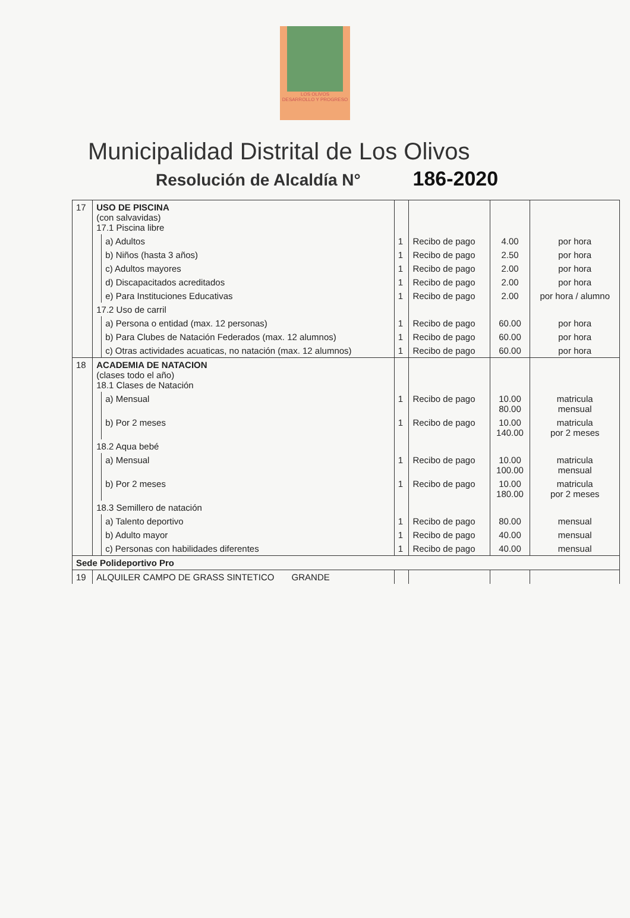LOS OLIVOS
DESARROLLO Y PROGRESO
Municipalidad Distrital de Los Olivos
Resolución de Alcaldía N° 186-2020
| 17 | USO DE PISCINA (con salvavidas) 17.1 Piscina libre | | | | | |
| | | a) Adultos | 1 | Recibo de pago | 4.00 | por hora |
| | | b) Niños (hasta 3 años) | 1 | Recibo de pago | 2.50 | por hora |
| | | c) Adultos mayores | 1 | Recibo de pago | 2.00 | por hora |
| | | d) Discapacitados acreditados | 1 | Recibo de pago | 2.00 | por hora |
| | | e) Para Instituciones Educativas | 1 | Recibo de pago | 2.00 | por hora / alumno |
| | 17.2 Uso de carril | | | | | |
| | | a) Persona o entidad (max. 12 personas) | 1 | Recibo de pago | 60.00 | por hora |
| | | b) Para Clubes de Natación Federados (max. 12 alumnos) | 1 | Recibo de pago | 60.00 | por hora |
| | | c) Otras actividades acuaticas, no natación (max. 12 alumnos) | 1 | Recibo de pago | 60.00 | por hora |
| 18 | ACADEMIA DE NATACION (clases todo el año) 18.1 Clases de Natación | | | | | |
| | | a) Mensual | 1 | Recibo de pago | 10.00 80.00 | matricula mensual |
| | | b) Por 2 meses | 1 | Recibo de pago | 10.00 140.00 | matricula por 2 meses |
| | 18.2 Aqua bebé | | | | | |
| | | a) Mensual | 1 | Recibo de pago | 10.00 100.00 | matricula mensual |
| | | b) Por 2 meses | 1 | Recibo de pago | 10.00 180.00 | matricula por 2 meses |
| | 18.3 Semillero de natación | | | | | |
| | | a) Talento deportivo | 1 | Recibo de pago | 80.00 | mensual |
| | | b) Adulto mayor | 1 | Recibo de pago | 40.00 | mensual |
| | | c) Personas con habilidades diferentes | 1 | Recibo de pago | 40.00 | mensual |
| Sede Polideportivo Pro | | | | | | |
| 19 | ALQUILER CAMPO DE GRASS SINTETICO GRANDE | | | | | |